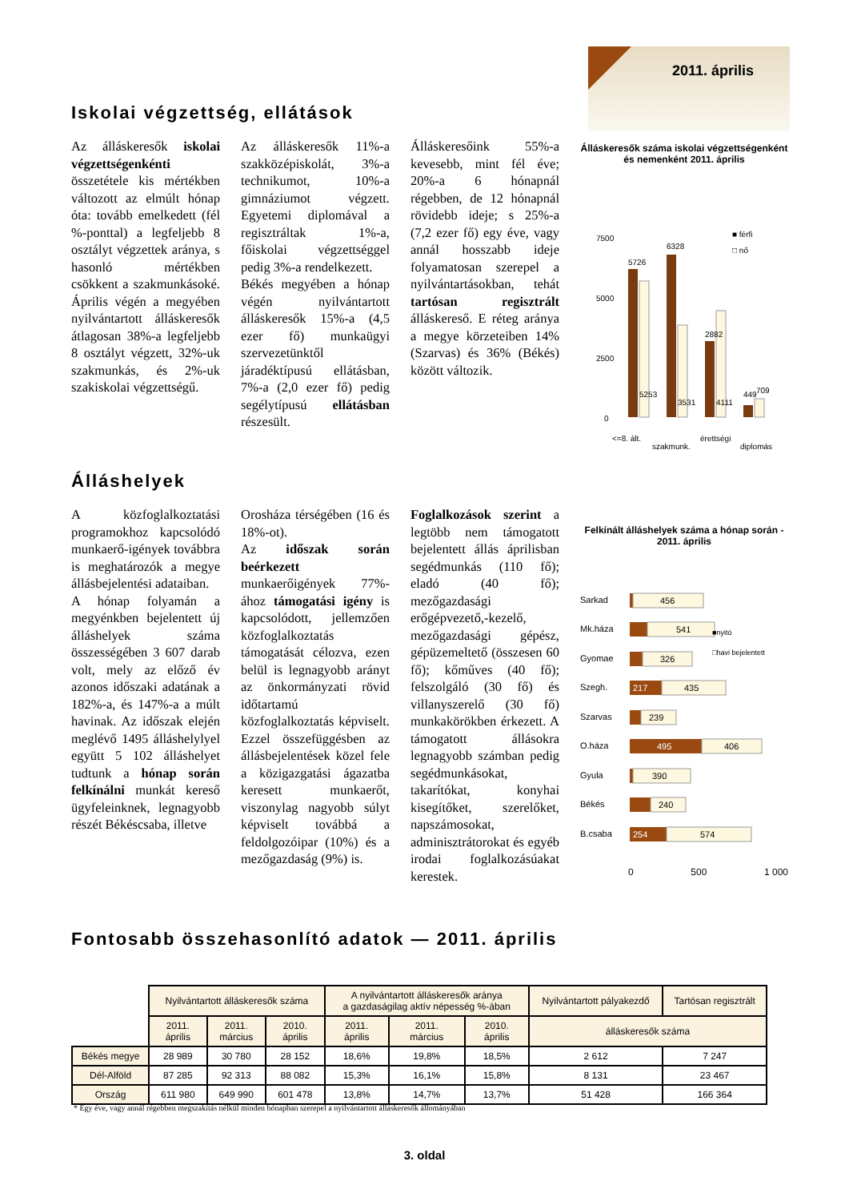2011. április
Iskolai végzettség, ellátások
Az álláskeresők iskolai végzettségenkénti összetétele kis mértékben változott az elmúlt hónap óta: tovább emelkedett (fél %-ponttal) a legfeljebb 8 osztályt végzettek aránya, s hasonló mértékben csökkent a szakmunkásoké. Április végén a megyében nyilvántartott álláskeresők átlagosan 38%-a legfeljebb 8 osztályt végzett, 32%-uk szakmunkás, és 2%-uk szakiskolai végzettségű.
Az álláskeresők 11%-a szakközépiskolát, 3%-a technikumot, 10%-a gimnáziumot végzett. Egyetemi diplomával a regisztráltak 1%-a, főiskolai végzettséggel pedig 3%-a rendelkezett.
Békés megyében a hónap végén nyilvántartott álláskeresők 15%-a (4,5 ezer fő) munkaügyi szervezetünktől járadéktípusú ellátásban, 7%-a (2,0 ezer fő) pedig segélytípusú ellátásban részesült.
Álláskeresőink 55%-a kevesebb, mint fél éve; 20%-a 6 hónapnál régebben, de 12 hónapnál rövidebb ideje; s 25%-a (7,2 ezer fő) egy éve, vagy annál hosszabb ideje folyamatosan szerepel a nyilvántartásokban, tehát tartósan regisztrált álláskereső. E réteg aránya a megye körzeteiben 14% (Szarvas) és 36% (Békés) között változik.
Álláskeresők száma iskolai végzettségenként és nemenként 2011. április
7500
5000
2500
0
5726
5253
6328
3531
2882
4111
449
709
■ férfi
□ nő
<=8. ált.
szakmunk.
érettségi
diplomás
Álláshelyek
A közfoglalkoztatási programokhoz kapcsolódó munkaerő-igények továbbra is meghatározók a megye állásbejelentési adataiban.
A hónap folyamán a megyénkben bejelentett új álláshelyek száma összességében 3 607 darab volt, mely az előző év azonos időszaki adatának a 182%-a, és 147%-a a múlt havinak. Az időszak elején meglévő 1495 álláshelylyel együtt 5 102 álláshelyet tudtunk a hónap során felkínálni munkát kereső ügyfeleinknek, legnagyobb részét Békéscsaba, illetve
Orosháza térségében (16 és 18%-ot).
Az időszak során beérkezett munkaerőigények 77%-ához támogatási igény is kapcsolódott, jellemzően közfoglalkoztatás támogatását célozva, ezen belül is legnagyobb arányt az önkormányzati rövid időtartamú közfoglalkoztatás képviselt. Ezzel összefüggésben az állásbejelentések közel fele a közigazgatási ágazatba keresett munkaerőt, viszonylag nagyobb súlyt képviselt továbbá a feldolgozóipar (10%) és a mezőgazdaság (9%) is.
Foglalkozások szerint a legtöbb nem támogatott bejelentett állás áprilisban segédmunkás (110 fő); eladó (40 fő); mezőgazdasági erőgépvezető,-kezelő, mezőgazdasági gépész, gépüzemeltető (összesen 60 fő); kőműves (40 fő); felszolgáló (30 fő) és villanyszerelő (30 fő) munkakörökben érkezett. A támogatott állásokra legnagyobb számban pedig segédmunkásokat, takarítókat, konyhai kisegítőket, szerelőket, napszámosokat, adminisztrátorokat és egyéb irodai foglalkozásúakat kerestek.
Felkínált álláshelyek száma a hónap során - 2011. április
Sarkad
456
Mk.háza
541
Gyomae
326
Szegh.
217
435
Szarvas
239
O.háza
495
406
Gyula
390
Békés
240
B.csaba
254
574
■nyitó
□havi bejelentett
0 500 1 000
Fontosabb összehasonlító adatok — 2011. április
| | Nyilvántartott álláskeresők száma | | | A nyilvántartott álláskeresők aránya a gazdaságilag aktív népesség %-ában | | | Nyilvántartott pályakezdő | Tartósan regisztrált |
| | 2011. április | 2011. március | 2010. április | 2011. április | 2011. március | 2010. április | álláskeresők száma | |
| Békés megye | 28 989 | 30 780 | 28 152 | 18,6% | 19,8% | 18,5% | 2 612 | 7 247 |
| Dél-Alföld | 87 285 | 92 313 | 88 082 | 15,3% | 16,1% | 15,8% | 8 131 | 23 467 |
| Ország | 611 980 | 649 990 | 601 478 | 13,8% | 14,7% | 13,7% | 51 428 | 166 364 |
* Egy éve, vagy annál régebben megszakítás nélkül minden hónapban szerepel a nyilvántartott álláskeresők állományában
3. oldal